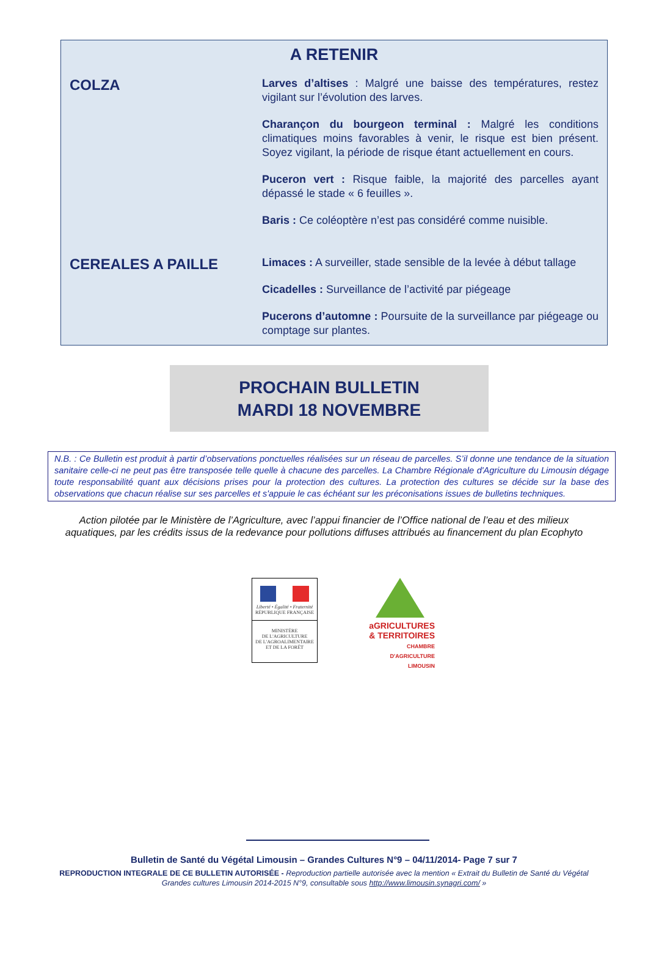A RETENIR
COLZA
Larves d’altises : Malgré une baisse des températures, restez vigilant sur l’évolution des larves.
Charançon du bourgeon terminal : Malgré les conditions climatiques moins favorables à venir, le risque est bien présent. Soyez vigilant, la période de risque étant actuellement en cours.
Puceron vert : Risque faible, la majorité des parcelles ayant dépassé le stade « 6 feuilles ».
Baris : Ce coléoptère n’est pas considéré comme nuisible.
CEREALES A PAILLE
Limaces : A surveiller, stade sensible de la levée à début tallage
Cicadelles : Surveillance de l’activité par piégeage
Pucerons d’automne : Poursuite de la surveillance par piégeage ou comptage sur plantes.
PROCHAIN BULLETIN
MARDI 18 NOVEMBRE
N.B. : Ce Bulletin est produit à partir d’observations ponctuelles réalisées sur un réseau de parcelles. S’il donne une tendance de la situation sanitaire celle-ci ne peut pas être transposée telle quelle à chacune des parcelles. La Chambre Régionale d'Agriculture du Limousin dégage toute responsabilité quant aux décisions prises pour la protection des cultures. La protection des cultures se décide sur la base des observations que chacun réalise sur ses parcelles et s'appuie le cas échéant sur les préconisations issues de bulletins techniques.
Action pilotée par le Ministère de l’Agriculture, avec l’appui financier de l’Office national de l’eau et des milieux
aquatiques, par les crédits issus de la redevance pour pollutions diffuses attribués au financement du plan Ecophyto
Liberté • Égalité • Fraternité
RÉPUBLIQUE FRANÇAISE
MINISTÈRE
DE L'AGRICULTURE
DE L'AGROALIMENTAIRE
ET DE LA FORÊT
aGRICULTURES
& TERRITOIRES
CHAMBRE D'AGRICULTURE
LIMOUSIN
Bulletin de Santé du Végétal Limousin – Grandes Cultures N°9 – 04/11/2014- Page 7 sur 7
REPRODUCTION INTEGRALE DE CE BULLETIN AUTORISÉE - Reproduction partielle autorisée avec la mention « Extrait du Bulletin de Santé du Végétal
Grandes cultures Limousin 2014-2015 N°9, consultable sous http://www.limousin.synagri.com/ »